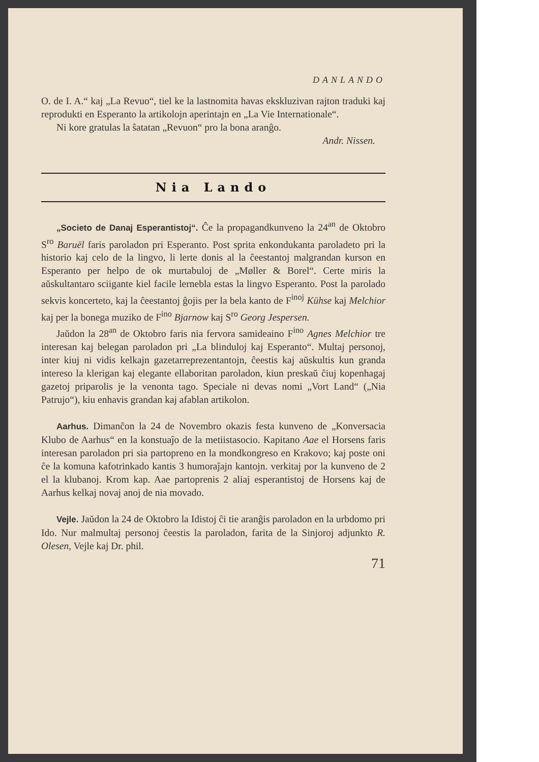DANLANDO
O. de I. A.“ kaj „La Revuo“, tiel ke la lastnomita havas ekskluzivan rajton traduki kaj reprodukti en Esperanto la artikolojn aperintajn en „La Vie Internationale“.
Ni kore gratulas la ŝatatan „Revuon“ pro la bona aranĝo.
Andr. Nissen.
Nia Lando
„Societo de Danaj Esperantistoj“. Ĉe la propagandkunveno la 24<sup>an</sup> de Oktobro S<sup>ro</sup> Baruël faris paroladon pri Esperanto. Post sprita enkondukanta paroladeto pri la historio kaj celo de la lingvo, li lerte donis al la ĉeestantoj malgrandan kurson en Esperanto per helpo de ok murtabuloj de „Møller & Borel“. Certe miris la aŭskultantaro sciigante kiel facile lernebla estas la lingvo Esperanto. Post la parolado sekvis koncerteto, kaj la ĉeestantoj ĝojis per la bela kanto de F<sup>inoj</sup> Kühse kaj Melchior kaj per la bonega muziko de F<sup>ino</sup> Bjarnow kaj S<sup>ro</sup> Georg Jespersen.
Jaŭdon la 28<sup>an</sup> de Oktobro faris nia fervora samideaino F<sup>ino</sup> Agnes Melchior tre interesan kaj belegan paroladon pri „La blinduloj kaj Esperanto“. Multaj personoj, inter kiuj ni vidis kelkajn gazetarreprezentantojn, ĉeestis kaj aŭskultis kun granda intereso la klerigan kaj elegante ellaboritan paroladon, kiun preskaŭ ĉiuj kopenhagaj gazetoj priparolis je la venonta tago. Speciale ni devas nomi „Vort Land“ („Nia Patrujo“), kiu enhavis grandan kaj afablan artikolon.
Aarhus. Dimanĉon la 24 de Novembro okazis festa kunveno de „Konversacia Klubo de Aarhus“ en la konstuaĵo de la metiistasocio. Kapitano Aae el Horsens faris interesan paroladon pri sia partopreno en la mondkongreso en Krakovo; kaj poste oni ĉe la komuna kafotrinkado kantis 3 humoraĵajn kantojn. verkitaj por la kunveno de 2 el la klubanoj. Krom kap. Aae partoprenis 2 aliaj esperantistoj de Horsens kaj de Aarhus kelkaj novaj anoj de nia movado.
Vejle. Jaŭdon la 24 de Oktobro la Idistoj ĉi tie aranĝis paroladon en la urbdomo pri Ido. Nur malmultaj personoj ĉeestis la paroladon, farita de la Sinjoroj adjunkto R. Olesen, Vejle kaj Dr. phil.
71